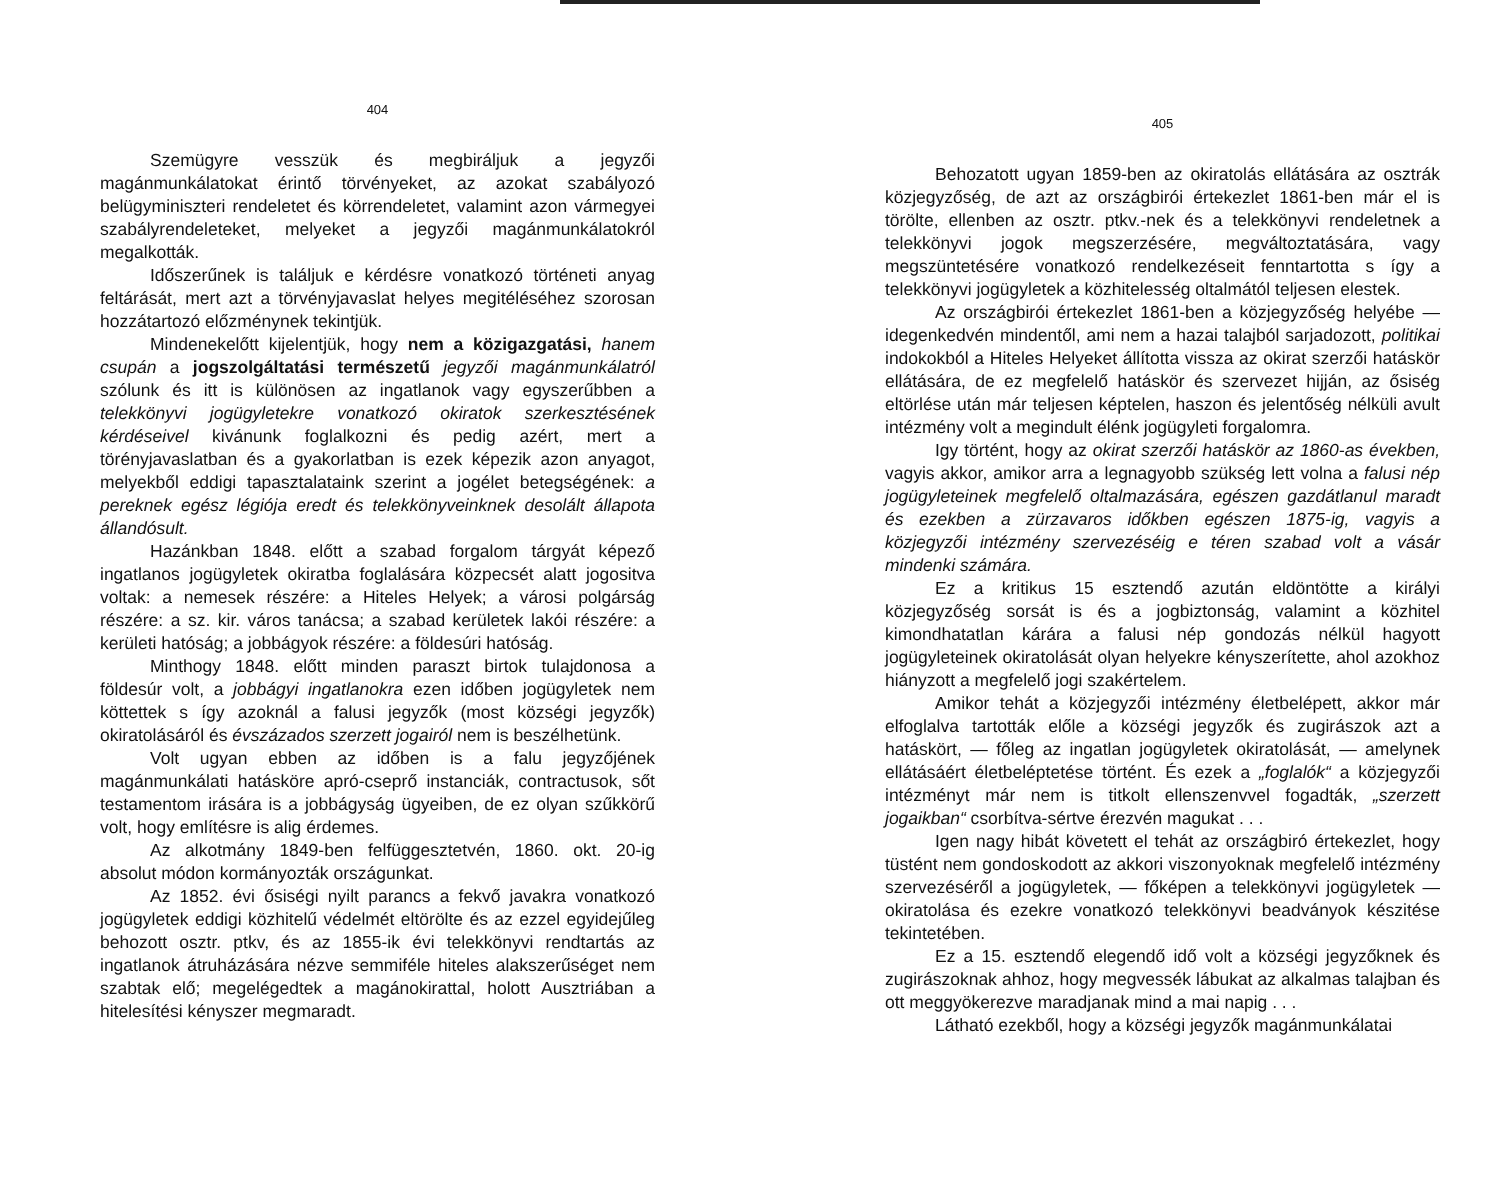404
Szemügyre vesszük és megbiráljuk a jegyzői magánmunkálatokat érintő törvényeket, az azokat szabályozó belügyminiszteri rendeletet és körrendeletet, valamint azon vármegyei szabályrendeleteket, melyeket a jegyzői magánmunkálatokról megalkották.
Időszerűnek is találjuk e kérdésre vonatkozó történeti anyag feltárását, mert azt a törvényjavaslat helyes megitéléséhez szorosan hozzátartozó előzménynek tekintjük.
Mindenekelőtt kijelentjük, hogy nem a közigazgatási, hanem csupán a jogszolgáltatási természetű jegyzői magánmunkálatról szólunk és itt is különösen az ingatlanok vagy egyszerűbben a telekkönyvi jogügyletekre vonatkozó okiratok szerkesztésének kérdéseivel kivánunk foglalkozni és pedig azért, mert a törényjavaslatban és a gyakorlatban is ezek képezik azon anyagot, melyekből eddigi tapasztalataink szerint a jogélet betegségének: a pereknek egész légiója eredt és telekkönyveinknek desolált állapota állandósult.
Hazánkban 1848. előtt a szabad forgalom tárgyát képező ingatlanos jogügyletek okiratba foglalására közpecsét alatt jogositva voltak: a nemesek részére: a Hiteles Helyek; a városi polgárság részére: a sz. kir. város tanácsa; a szabad kerületek lakói részére: a kerületi hatóság; a jobbágyok részére: a földesúri hatóság.
Minthogy 1848. előtt minden paraszt birtok tulajdonosa a földesúr volt, a jobbágyi ingatlanokra ezen időben jogügyletek nem köttettek s így azoknál a falusi jegyzők (most községi jegyzők) okiratolásáról és évszázados szerzett jogairól nem is beszélhetünk.
Volt ugyan ebben az időben is a falu jegyzőjének magánmunkálati hatásköre apró-cseprő instanciák, contractusok, sőt testamentom irására is a jobbágyság ügyeiben, de ez olyan szűkkörű volt, hogy említésre is alig érdemes.
Az alkotmány 1849-ben felfüggesztetvén, 1860. okt. 20-ig absolut módon kormányozták országunkat.
Az 1852. évi ősiségi nyilt parancs a fekvő javakra vonatkozó jogügyletek eddigi közhitelű védelmét eltörölte és az ezzel egyidejűleg behozott osztr. ptkv, és az 1855-ik évi telekkönyvi rendtartás az ingatlanok átruházására nézve semmiféle hiteles alakszerűséget nem szabtak elő; megelégedtek a magánokirattal, holott Ausztriában a hitelesítési kényszer megmaradt.
405
Behozatott ugyan 1859-ben az okiratolás ellátására az osztrák közjegyzőség, de azt az országbirói értekezlet 1861-ben már el is törölte, ellenben az osztr. ptkv.-nek és a telekkönyvi rendeletnek a telekkönyvi jogok megszerzésére, megváltoztatására, vagy megszüntetésére vonatkozó rendelkezéseit fenntartotta s így a telekkönyvi jogügyletek a közhitelesség oltalmától teljesen elestek.
Az országbirói értekezlet 1861-ben a közjegyzőség helyébe — idegenkedvén mindentől, ami nem a hazai talajból sarjadozott, politikai indokokból a Hiteles Helyeket állította vissza az okirat szerzői hatáskör ellátására, de ez megfelelő hatáskör és szervezet hijján, az ősiség eltörlése után már teljesen képtelen, haszon és jelentőség nélküli avult intézmény volt a megindult élénk jogügyleti forgalomra.
Igy történt, hogy az okirat szerzői hatáskör az 1860-as években, vagyis akkor, amikor arra a legnagyobb szükség lett volna a falusi nép jogügyleteinek megfelelő oltalmazására, egészen gazdátlanul maradt és ezekben a zürzavaros időkben egészen 1875-ig, vagyis a közjegyzői intézmény szervezéséig e téren szabad volt a vásár mindenki számára.
Ez a kritikus 15 esztendő azután eldöntötte a királyi közjegyzőség sorsát is és a jogbiztonság, valamint a közhitel kimondhatatlan kárára a falusi nép gondozás nélkül hagyott jogügyleteinek okiratolását olyan helyekre kényszerítette, ahol azokhoz hiányzott a megfelelő jogi szakértelem.
Amikor tehát a közjegyzői intézmény életbelépett, akkor már elfoglalva tartották előle a községi jegyzők és zugirászok azt a hatáskört, — főleg az ingatlan jogügyletek okiratolását, — amelynek ellátásáért életbeléptetése történt. És ezek a „foglalók“ a közjegyzői intézményt már nem is titkolt ellenszenvvel fogadták, „szerzett jogaikban“ csorbítva-sértve érezvén magukat . . .
Igen nagy hibát követett el tehát az országbiró értekezlet, hogy tüstént nem gondoskodott az akkori viszonyoknak megfelelő intézmény szervezéséről a jogügyletek, — főképen a telekkönyvi jogügyletek — okiratolása és ezekre vonatkozó telekkönyvi beadványok készitése tekintetében.
Ez a 15. esztendő elegendő idő volt a községi jegyzőknek és zugirászoknak ahhoz, hogy megvessék lábukat az alkalmas talajban és ott meggyökerezve maradjanak mind a mai napig . . .
Látható ezekből, hogy a községi jegyzők magánmunkálatai